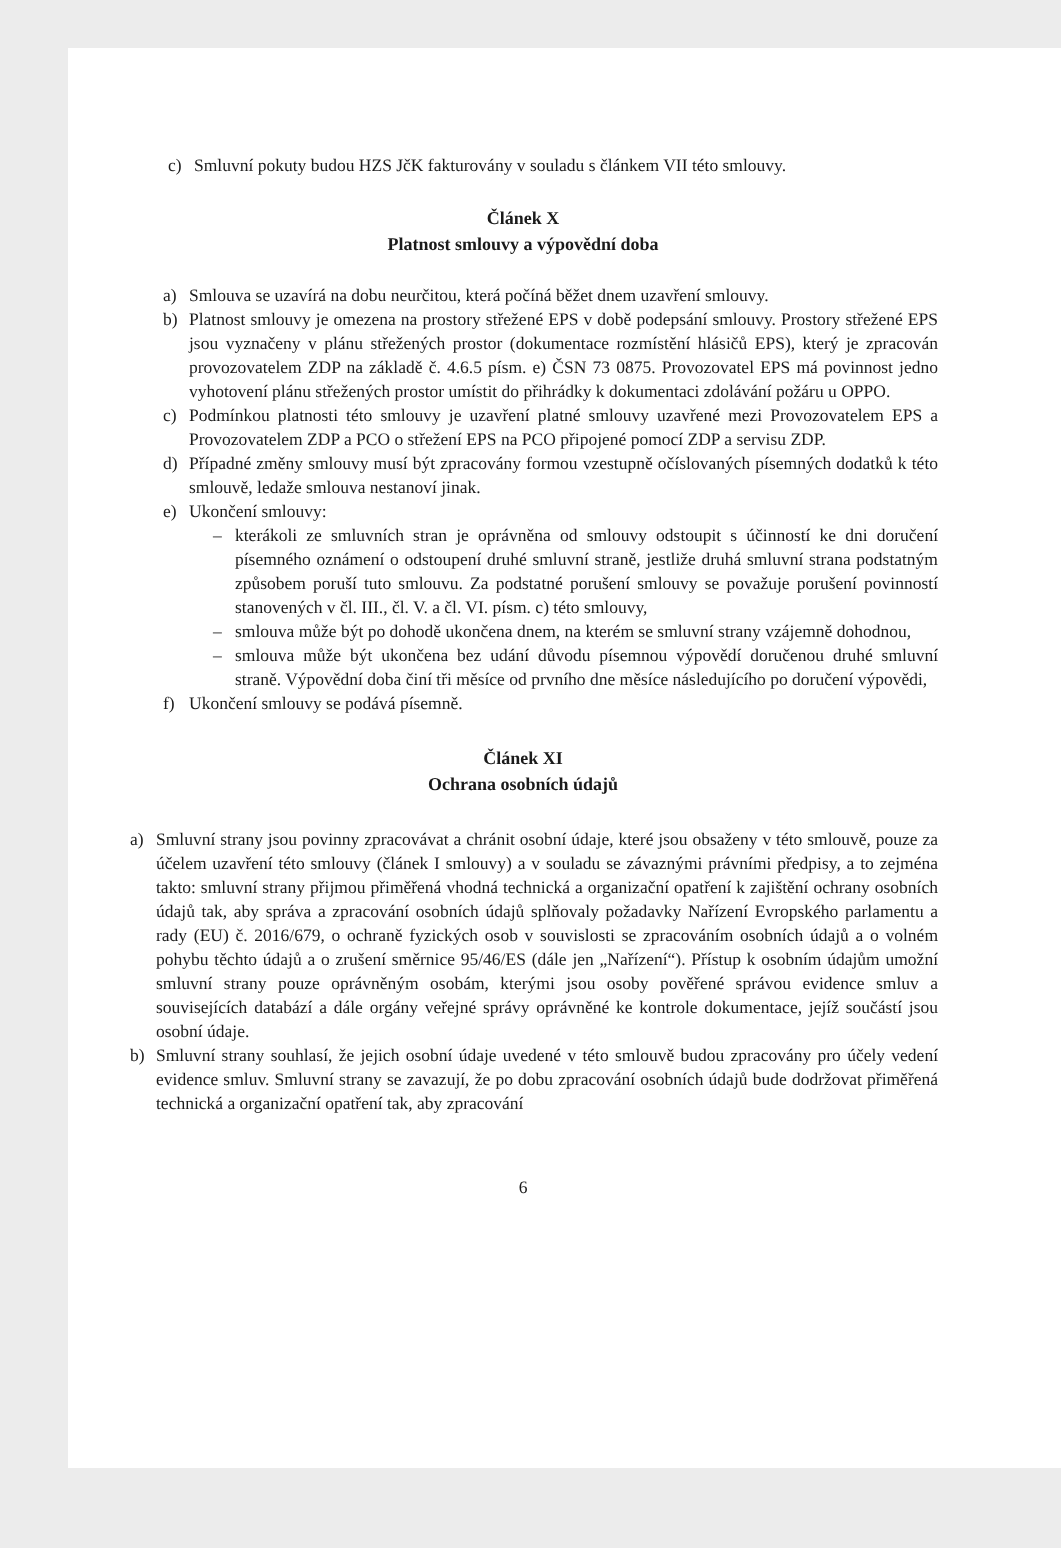c) Smluvní pokuty budou HZS JčK fakturovány v souladu s článkem VII této smlouvy.
Článek X
Platnost smlouvy a výpovědní doba
a) Smlouva se uzavírá na dobu neurčitou, která počíná běžet dnem uzavření smlouvy.
b) Platnost smlouvy je omezena na prostory střežené EPS v době podepsání smlouvy. Prostory střežené EPS jsou vyznačeny v plánu střežených prostor (dokumentace rozmístění hlásičů EPS), který je zpracován provozovatelem ZDP na základě č. 4.6.5 písm. e) ČSN 73 0875. Provozovatel EPS má povinnost jedno vyhotovení plánu střežených prostor umístit do přihrádky k dokumentaci zdolávání požáru u OPPO.
c) Podmínkou platnosti této smlouvy je uzavření platné smlouvy uzavřené mezi Provozovatelem EPS a Provozovatelem ZDP a PCO o střežení EPS na PCO připojené pomocí ZDP a servisu ZDP.
d) Případné změny smlouvy musí být zpracovány formou vzestupně očíslovaných písemných dodatků k této smlouvě, ledaže smlouva nestanoví jinak.
e) Ukončení smlouvy:
– kterákoli ze smluvních stran je oprávněna od smlouvy odstoupit s účinností ke dni doručení písemného oznámení o odstoupení druhé smluvní straně, jestliže druhá smluvní strana podstatným způsobem poruší tuto smlouvu. Za podstatné porušení smlouvy se považuje porušení povinností stanovených v čl. III., čl. V. a čl. VI. písm. c) této smlouvy,
– smlouva může být po dohodě ukončena dnem, na kterém se smluvní strany vzájemně dohodnou,
– smlouva může být ukončena bez udání důvodu písemnou výpovědí doručenou druhé smluvní straně. Výpovědní doba činí tři měsíce od prvního dne měsíce následujícího po doručení výpovědi,
f) Ukončení smlouvy se podává písemně.
Článek XI
Ochrana osobních údajů
a) Smluvní strany jsou povinny zpracovávat a chránit osobní údaje, které jsou obsaženy v této smlouvě, pouze za účelem uzavření této smlouvy (článek I smlouvy) a v souladu se závaznými právními předpisy, a to zejména takto: smluvní strany přijmou přiměřená vhodná technická a organizační opatření k zajištění ochrany osobních údajů tak, aby správa a zpracování osobních údajů splňovaly požadavky Nařízení Evropského parlamentu a rady (EU) č. 2016/679, o ochraně fyzických osob v souvislosti se zpracováním osobních údajů a o volném pohybu těchto údajů a o zrušení směrnice 95/46/ES (dále jen „Nařízení“). Přístup k osobním údajům umožní smluvní strany pouze oprávněným osobám, kterými jsou osoby pověřené správou evidence smluv a souvisejících databází a dále orgány veřejné správy oprávněné ke kontrole dokumentace, jejíž součástí jsou osobní údaje.
b) Smluvní strany souhlasí, že jejich osobní údaje uvedené v této smlouvě budou zpracovány pro účely vedení evidence smluv. Smluvní strany se zavazují, že po dobu zpracování osobních údajů bude dodržovat přiměřená technická a organizační opatření tak, aby zpracování
6